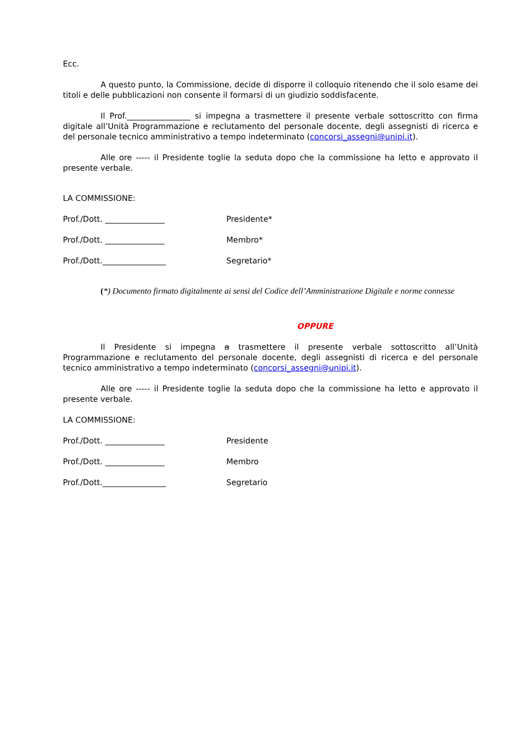Ecc.
A questo punto, la Commissione, decide di disporre il colloquio ritenendo che il solo esame dei titoli e delle pubblicazioni non consente il formarsi di un giudizio soddisfacente.
Il Prof.________________ si impegna a trasmettere il presente verbale sottoscritto con firma digitale all’Unità Programmazione e reclutamento del personale docente, degli assegnisti di ricerca e del personale tecnico amministrativo a tempo indeterminato (concorsi_assegni@unipi.it).
Alle ore ----- il Presidente toglie la seduta dopo che la commissione ha letto e approvato il presente verbale.
LA COMMISSIONE:
Prof./Dott. _______________ Presidente*
Prof./Dott. _______________ Membro*
Prof./Dott.________________ Segretario*
(*) Documento firmato digitalmente ai sensi del Codice dell’Amministrazione Digitale e norme connesse
OPPURE
Il Presidente si impegna a trasmettere il presente verbale sottoscritto all’Unità Programmazione e reclutamento del personale docente, degli assegnisti di ricerca e del personale tecnico amministrativo a tempo indeterminato (concorsi_assegni@unipi.it).
Alle ore ----- il Presidente toglie la seduta dopo che la commissione ha letto e approvato il presente verbale.
LA COMMISSIONE:
Prof./Dott. _______________ Presidente
Prof./Dott. _______________ Membro
Prof./Dott.________________ Segretario